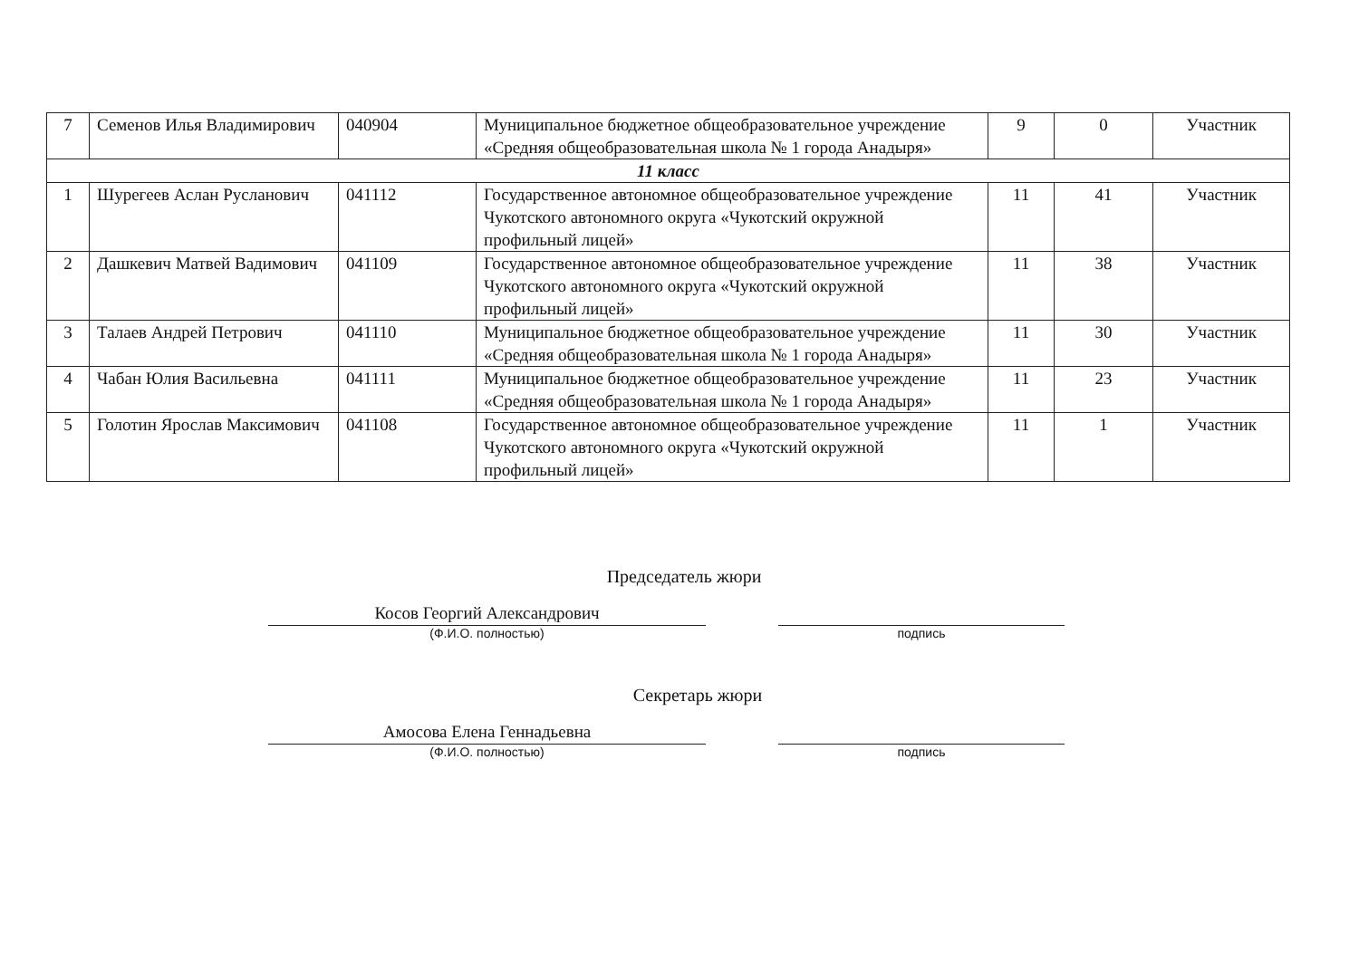| 7 | Семенов Илья Владимирович | 040904 | Муниципальное бюджетное общеобразовательное учреждение «Средняя общеобразовательная школа № 1 города Анадыря» | 9 | 0 | Участник |
| 11 класс | | | | | | |
| 1 | Шурегеев Аслан Русланович | 041112 | Государственное автономное общеобразовательное учреждение Чукотского автономного округа «Чукотский окружной профильный лицей» | 11 | 41 | Участник |
| 2 | Дашкевич Матвей Вадимович | 041109 | Государственное автономное общеобразовательное учреждение Чукотского автономного округа «Чукотский окружной профильный лицей» | 11 | 38 | Участник |
| 3 | Талаев Андрей Петрович | 041110 | Муниципальное бюджетное общеобразовательное учреждение «Средняя общеобразовательная школа № 1 города Анадыря» | 11 | 30 | Участник |
| 4 | Чабан Юлия Васильевна | 041111 | Муниципальное бюджетное общеобразовательное учреждение «Средняя общеобразовательная школа № 1 города Анадыря» | 11 | 23 | Участник |
| 5 | Голотин Ярослав Максимович | 041108 | Государственное автономное общеобразовательное учреждение Чукотского автономного округа «Чукотский окружной профильный лицей» | 11 | 1 | Участник |
Председатель жюри
Косов Георгий Александрович
(Ф.И.О. полностью) подпись
Секретарь жюри
Амосова Елена Геннадьевна
(Ф.И.О. полностью) подпись